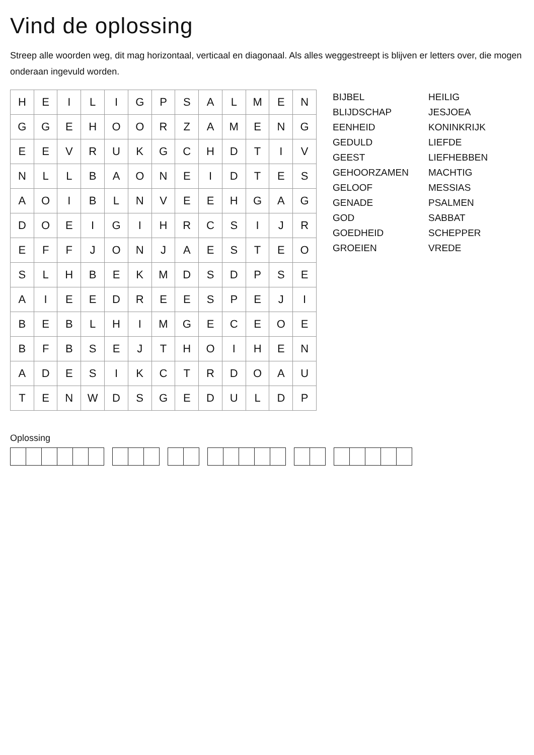Vind de oplossing
Streep alle woorden weg, dit mag horizontaal, verticaal en diagonaal. Als alles weggestreept is blijven er letters over, die mogen onderaan ingevuld worden.
| H | E | I | L | I | G | P | S | A | L | M | E | N |
| G | G | E | H | O | O | R | Z | A | M | E | N | G |
| E | E | V | R | U | K | G | C | H | D | T | I | V |
| N | L | L | B | A | O | N | E | I | D | T | E | S |
| A | O | I | B | L | N | V | E | E | H | G | A | G |
| D | O | E | I | G | I | H | R | C | S | I | J | R |
| E | F | F | J | O | N | J | A | E | S | T | E | O |
| S | L | H | B | E | K | M | D | S | D | P | S | E |
| A | I | E | E | D | R | E | E | S | P | E | J | I |
| B | E | B | L | H | I | M | G | E | C | E | O | E |
| B | F | B | S | E | J | T | H | O | I | H | E | N |
| A | D | E | S | I | K | C | T | R | D | O | A | U |
| T | E | N | W | D | S | G | E | D | U | L | D | P |
BIJBEL
BLIJDSCHAP
EENHEID
GEDULD
GEEST
GEHOORZAMEN
GELOOF
GENADE
GOD
GOEDHEID
GROEIEN
HEILIG
JESJOEA
KONINKRIJK
LIEFDE
LIEFHEBBEN
MACHTIG
MESSIAS
PSALMEN
SABBAT
SCHEPPER
VREDE
Oplossing